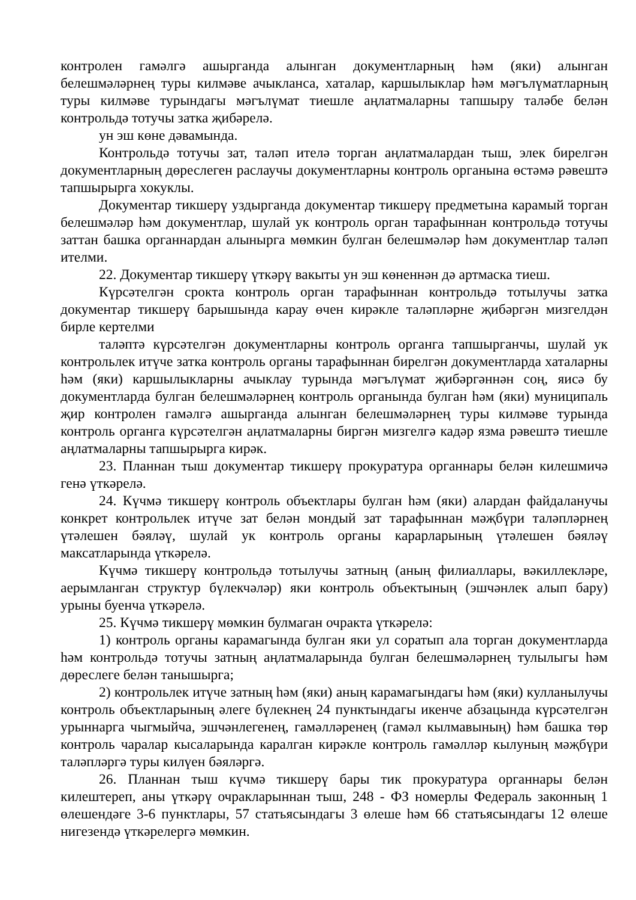контролен гамәлгә ашырганда алынган документларның һәм (яки) алынган белешмәләрнең туры килмәве ачыкланса, хаталар, каршылыклар һәм мәгълүматларның туры килмәве турындагы мәгълүмат тиешле аңлатмаларны тапшыру таләбе белән контрольдә тотучы затка җибәрелә.
ун эш көне дәвамында.
Контрольдә тотучы зат, таләп ителә торган аңлатмалардан тыш, элек бирелгән документларның дөреслеген раслаучы документларны контроль органына өстәмә рәвештә тапшырырга хокуклы.
Документар тикшерү уздырганда документар тикшерү предметына карамый торган белешмәләр һәм документлар, шулай ук контроль орган тарафыннан контрольдә тотучы заттан башка органнардан алынырга мөмкин булган белешмәләр һәм документлар таләп ителми.
22. Документар тикшерү үткәрү вакыты ун эш көненнән дә артмаска тиеш.
Күрсәтелгән срокта контроль орган тарафыннан контрольдә тотылучы затка документар тикшерү барышында карау өчен кирәкле таләпләрне җибәргән мизгелдән бирле кертелми
таләптә күрсәтелгән документларны контроль органга тапшырганчы, шулай ук контрольлек итүче затка контроль органы тарафыннан бирелгән документларда хаталарны һәм (яки) каршылыкларны ачыклау турында мәгълүмат җибәргәннән соң, яисә бу документларда булган белешмәләрнең контроль органында булган һәм (яки) муниципаль җир контролен гамәлгә ашырганда алынган белешмәләрнең туры килмәве турында контроль органга күрсәтелгән аңлатмаларны биргән мизгелгә кадәр язма рәвештә тиешле аңлатмаларны тапшырырга кирәк.
23. Планнан тыш документар тикшерү прокуратура органнары белән килешмичә генә үткәрелә.
24. Күчмә тикшерү контроль объектлары булган һәм (яки) алардан файдаланучы конкрет контрольлек итүче зат белән мондый зат тарафыннан мәҗбүри таләпләрнең үтәлешен бәяләү, шулай ук контроль органы карарларының үтәлешен бәяләү максатларында үткәрелә.
Күчмә тикшерү контрольдә тотылучы затның (аның филиаллары, вәкиллекләре, аерымланган структур бүлекчәләр) яки контроль объектының (эшчәнлек алып бару) урыны буенча үткәрелә.
25. Күчмә тикшерү мөмкин булмаган очракта үткәрелә:
1) контроль органы карамагында булган яки ул соратып ала торган документларда һәм контрольдә тотучы затның аңлатмаларында булган белешмәләрнең тулылыгы һәм дөреслеге белән танышырга;
2) контрольлек итүче затның һәм (яки) аның карамагындагы һәм (яки) кулланылучы контроль объектларының әлеге бүлекнең 24 пунктындагы икенче абзацында күрсәтелгән урыннарга чыгмыйча, эшчәнлегенең, гамәлләренең (гамәл кылмавының) һәм башка төр контроль чаралар кысаларында каралган кирәкле контроль гамәлләр кылуның мәҗбүри таләпләргә туры килүен бәяләргә.
26. Планнан тыш күчмә тикшерү бары тик прокуратура органнары белән килештереп, аны үткәрү очракларыннан тыш, 248 - ФЗ номерлы Федераль законның 1 өлешендәге 3-6 пунктлары, 57 статьясындагы 3 өлеше һәм 66 статьясындагы 12 өлеше нигезендә үткәрелергә мөмкин.